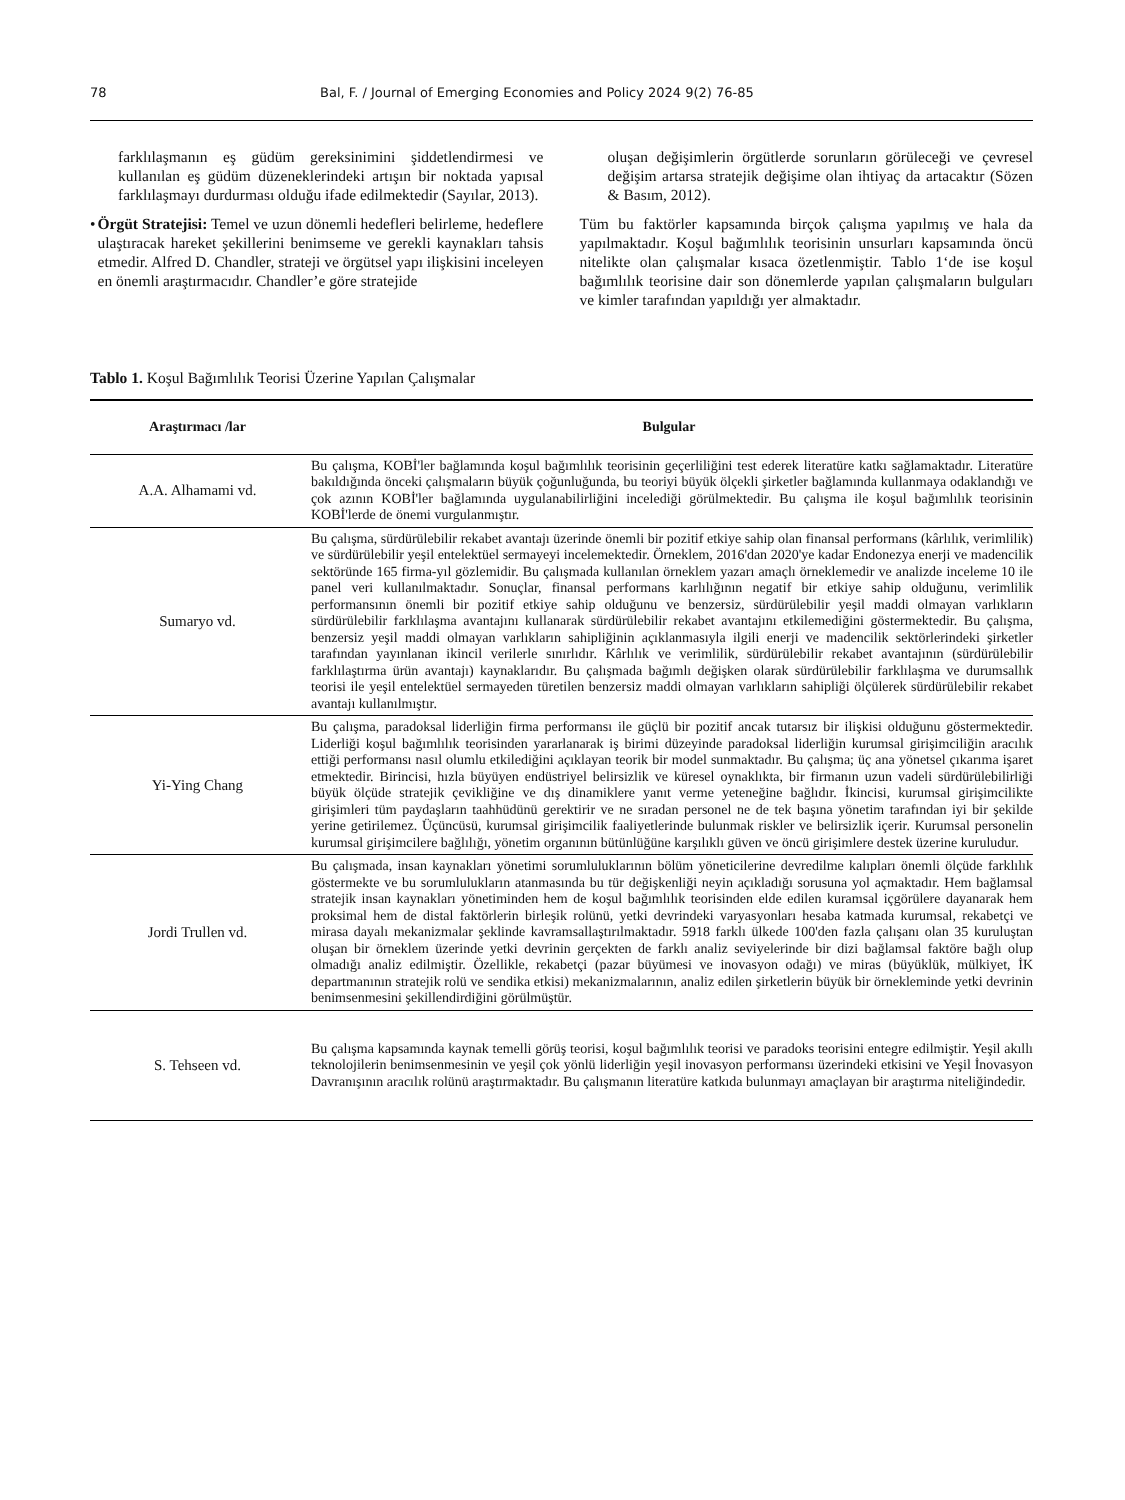78 Bal, F. / Journal of Emerging Economies and Policy 2024 9(2) 76-85
farklılaşmanın eş güdüm gereksinimini şiddetlendirmesi ve kullanılan eş güdüm düzeneklerindeki artışın bir noktada yapısal farklılaşmayı durdurması olduğu ifade edilmektedir (Sayılar, 2013).
• Örgüt Stratejisi: Temel ve uzun dönemli hedefleri belirleme, hedeflere ulaştıracak hareket şekillerini benimseme ve gerekli kaynakları tahsis etmedir. Alfred D. Chandler, strateji ve örgütsel yapı ilişkisini inceleyen en önemli araştırmacıdır. Chandler’e göre stratejide
oluşan değişimlerin örgütlerde sorunların görüleceği ve çevresel değişim artarsa stratejik değişime olan ihtiyaç da artacaktır (Sözen & Basım, 2012).
Tüm bu faktörler kapsamında birçok çalışma yapılmış ve hala da yapılmaktadır. Koşul bağımlılık teorisinin unsurları kapsamında öncü nitelikte olan çalışmalar kısaca özetlenmiştir. Tablo 1‘de ise koşul bağımlılık teorisine dair son dönemlerde yapılan çalışmaların bulguları ve kimler tarafından yapıldığı yer almaktadır.
Tablo 1. Koşul Bağımlılık Teorisi Üzerine Yapılan Çalışmalar
| Araştırmacı /lar | Bulgular |
| --- | --- |
| A.A. Alhamami vd. | Bu çalışma, KOBİ'ler bağlamında koşul bağımlılık teorisinin geçerliliğini test ederek literatüre katkı sağlamaktadır. Literatüre bakıldığında önceki çalışmaların büyük çoğunluğunda, bu teoriyi büyük ölçekli şirketler bağlamında kullanmaya odaklandığı ve çok azının KOBİ'ler bağlamında uygulanabilirliğini incelediği görülmektedir. Bu çalışma ile koşul bağımlılık teorisinin KOBİ'lerde de önemi vurgulanmıştır. |
| Sumaryo vd. | Bu çalışma, sürdürülebilir rekabet avantajı üzerinde önemli bir pozitif etkiye sahip olan finansal performans (kârlılık, verimlilik) ve sürdürülebilir yeşil entelektüel sermayeyi incelemektedir. Örneklem, 2016'dan 2020'ye kadar Endonezya enerji ve madencilik sektöründe 165 firma-yıl gözlemidir. Bu çalışmada kullanılan örneklem yazarı amaçlı örneklemedir ve analizde inceleme 10 ile panel veri kullanılmaktadır. Sonuçlar, finansal performans karlılığının negatif bir etkiye sahip olduğunu, verimlilik performansının önemli bir pozitif etkiye sahip olduğunu ve benzersiz, sürdürülebilir yeşil maddi olmayan varlıkların sürdürülebilir farklılaşma avantajını kullanarak sürdürülebilir rekabet avantajını etkilemediğini göstermektedir. Bu çalışma, benzersiz yeşil maddi olmayan varlıkların sahipliğinin açıklanmasıyla ilgili enerji ve madencilik sektörlerindeki şirketler tarafından yayınlanan ikincil verilerle sınırlıdır. Kârlılık ve verimlilik, sürdürülebilir rekabet avantajının (sürdürülebilir farklılaştırma ürün avantajı) kaynaklarıdır. Bu çalışmada bağımlı değişken olarak sürdürülebilir farklılaşma ve durumsallık teorisi ile yeşil entelektüel sermayeden türetilen benzersiz maddi olmayan varlıkların sahipliği ölçülerek sürdürülebilir rekabet avantajı kullanılmıştır. |
| Yi-Ying Chang | Bu çalışma, paradoksal liderliğin firma performansı ile güçlü bir pozitif ancak tutarsız bir ilişkisi olduğunu göstermektedir. Liderliği koşul bağımlılık teorisinden yararlanarak iş birimi düzeyinde paradoksal liderliğin kurumsal girişimciliğin aracılık ettiği performansı nasıl olumlu etkilediğini açıklayan teorik bir model sunmaktadır. Bu çalışma; üç ana yönetsel çıkarıma işaret etmektedir. Birincisi, hızla büyüyen endüstriyel belirsizlik ve küresel oynaklıkta, bir firmanın uzun vadeli sürdürülebilirliği büyük ölçüde stratejik çevikliğine ve dış dinamiklere yanıt verme yeteneğine bağlıdır. İkincisi, kurumsal girişimcilikte girişimleri tüm paydaşların taahhüdünü gerektirir ve ne sıradan personel ne de tek başına yönetim tarafından iyi bir şekilde yerine getirilemez. Üçüncüsü, kurumsal girişimcilik faaliyetlerinde bulunmak riskler ve belirsizlik içerir. Kurumsal personelin kurumsal girişimcilere bağlılığı, yönetim organının bütünlüğüne karşılıklı güven ve öncü girişimlere destek üzerine kuruludur. |
| Jordi Trullen vd. | Bu çalışmada, insan kaynakları yönetimi sorumluluklarının bölüm yöneticilerine devredilme kalıpları önemli ölçüde farklılık göstermekte ve bu sorumlulukların atanmasında bu tür değişkenliği neyin açıkladığı sorusuna yol açmaktadır. Hem bağlamsal stratejik insan kaynakları yönetiminden hem de koşul bağımlılık teorisinden elde edilen kuramsal içgörülere dayanarak hem proksimal hem de distal faktörlerin birleşik rolünü, yetki devrindeki varyasyonları hesaba katmada kurumsal, rekabetçi ve mirasa dayalı mekanizmalar şeklinde kavramsallaştırılmaktadır. 5918 farklı ülkede 100'den fazla çalışanı olan 35 kuruluştan oluşan bir örneklem üzerinde yetki devrinin gerçekten de farklı analiz seviyelerinde bir dizi bağlamsal faktöre bağlı olup olmadığı analiz edilmiştir. Özellikle, rekabetçi (pazar büyümesi ve inovasyon odağı) ve miras (büyüklük, mülkiyet, İK departmanının stratejik rolü ve sendika etkisi) mekanizmalarının, analiz edilen şirketlerin büyük bir örnekleminde yetki devrinin benimsenmesini şekillendirdiğini görülmüştür. |
| S. Tehseen vd. | Bu çalışma kapsamında kaynak temelli görüş teorisi, koşul bağımlılık teorisi ve paradoks teorisini entegre edilmiştir. Yeşil akıllı teknolojilerin benimsenmesinin ve yeşil çok yönlü liderliğin yeşil inovasyon performansı üzerindeki etkisini ve Yeşil İnovasyon Davranışının aracılık rolünü araştırmaktadır. Bu çalışmanın literatüre katkıda bulunmayı amaçlayan bir araştırma niteliğindedir. |